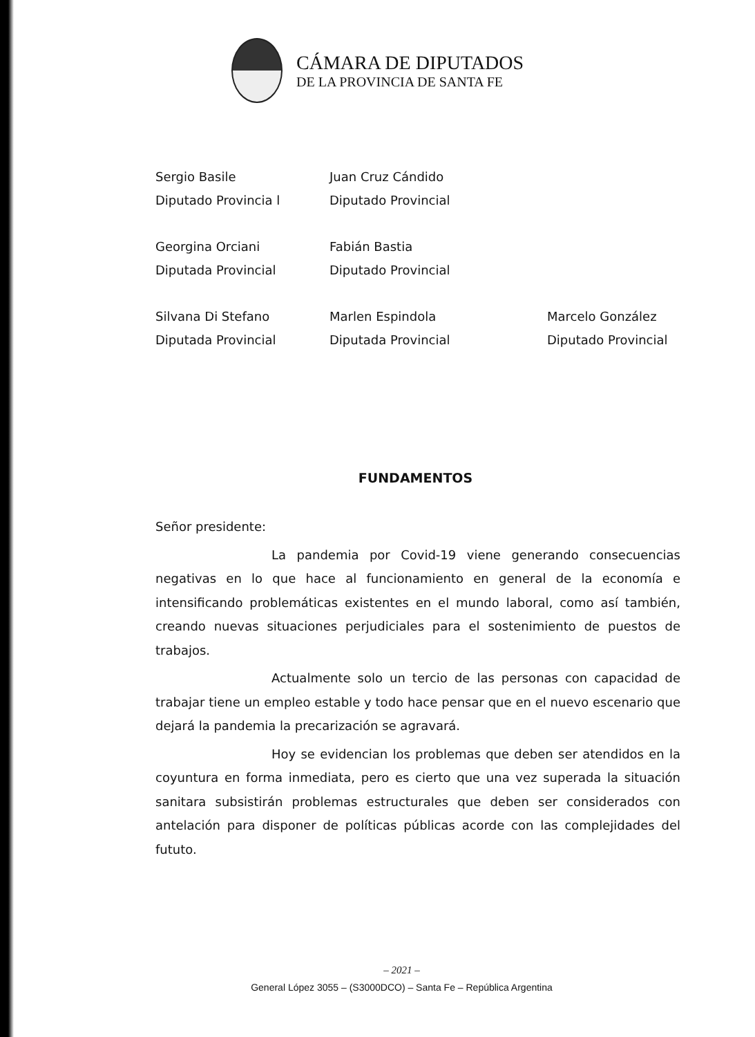CÁMARA DE DIPUTADOS
DE LA PROVINCIA DE SANTA FE
| Sergio Basile | Juan Cruz Cándido | |
| Diputado Provincia l | Diputado Provincial | |
| Georgina Orciani | Fabián Bastia | |
| Diputada Provincial | Diputado Provincial | |
| Silvana Di Stefano | Marlen Espindola | Marcelo González |
| Diputada Provincial | Diputada Provincial | Diputado Provincial |
FUNDAMENTOS
Señor presidente:
La pandemia por Covid-19 viene generando consecuencias negativas en lo que hace al funcionamiento en general de la economía e intensificando problemáticas existentes en el mundo laboral, como así también, creando nuevas situaciones perjudiciales para el sostenimiento de puestos de trabajos.
Actualmente solo un tercio de las personas con capacidad de trabajar tiene un empleo estable y todo hace pensar que en el nuevo escenario que dejará la pandemia la precarización se agravará.
Hoy se evidencian los problemas que deben ser atendidos en la coyuntura en forma inmediata, pero es cierto que una vez superada la situación sanitara subsistirán problemas estructurales que deben ser considerados con antelación para disponer de políticas públicas acorde con las complejidades del fututo.
– 2021 –
General López 3055 – (S3000DCO) – Santa Fe – República Argentina